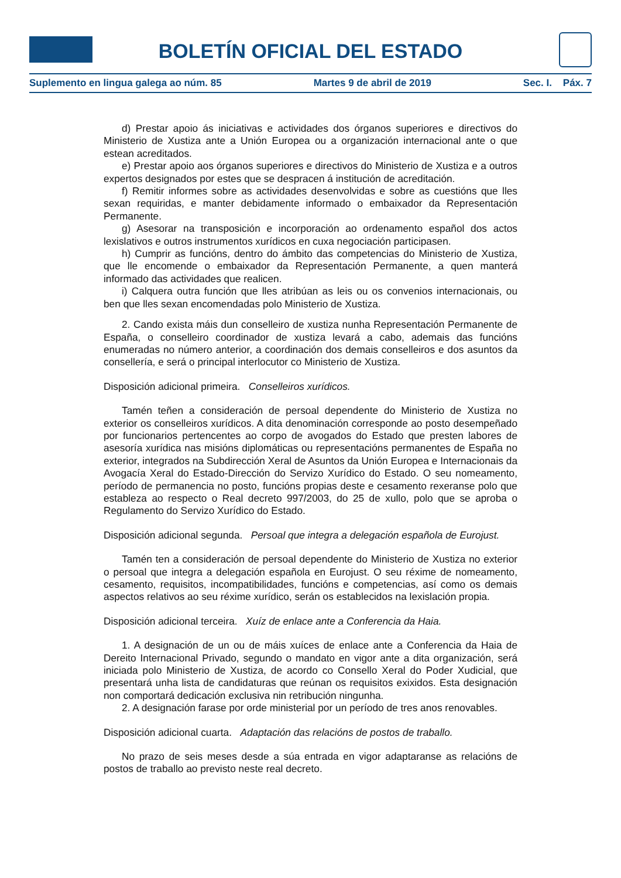BOLETÍN OFICIAL DEL ESTADO
Suplemento en lingua galega ao núm. 85 Martes 9 de abril de 2019 Sec. I. Páx. 7
d) Prestar apoio ás iniciativas e actividades dos órganos superiores e directivos do Ministerio de Xustiza ante a Unión Europea ou a organización internacional ante o que estean acreditados.
e) Prestar apoio aos órganos superiores e directivos do Ministerio de Xustiza e a outros expertos designados por estes que se despracen á institución de acreditación.
f) Remitir informes sobre as actividades desenvolvidas e sobre as cuestións que lles sexan requiridas, e manter debidamente informado o embaixador da Representación Permanente.
g) Asesorar na transposición e incorporación ao ordenamento español dos actos lexislativos e outros instrumentos xurídicos en cuxa negociación participasen.
h) Cumprir as funcións, dentro do ámbito das competencias do Ministerio de Xustiza, que lle encomende o embaixador da Representación Permanente, a quen manterá informado das actividades que realicen.
i) Calquera outra función que lles atribúan as leis ou os convenios internacionais, ou ben que lles sexan encomendadas polo Ministerio de Xustiza.
2. Cando exista máis dun conselleiro de xustiza nunha Representación Permanente de España, o conselleiro coordinador de xustiza levará a cabo, ademais das funcións enumeradas no número anterior, a coordinación dos demais conselleiros e dos asuntos da consellería, e será o principal interlocutor co Ministerio de Xustiza.
Disposición adicional primeira. Conselleiros xurídicos.
Tamén teñen a consideración de persoal dependente do Ministerio de Xustiza no exterior os conselleiros xurídicos. A dita denominación corresponde ao posto desempeñado por funcionarios pertencentes ao corpo de avogados do Estado que presten labores de asesoría xurídica nas misións diplomáticas ou representacións permanentes de España no exterior, integrados na Subdirección Xeral de Asuntos da Unión Europea e Internacionais da Avogacía Xeral do Estado-Dirección do Servizo Xurídico do Estado. O seu nomeamento, período de permanencia no posto, funcións propias deste e cesamento rexeranse polo que estableza ao respecto o Real decreto 997/2003, do 25 de xullo, polo que se aproba o Regulamento do Servizo Xurídico do Estado.
Disposición adicional segunda. Persoal que integra a delegación española de Eurojust.
Tamén ten a consideración de persoal dependente do Ministerio de Xustiza no exterior o persoal que integra a delegación española en Eurojust. O seu réxime de nomeamento, cesamento, requisitos, incompatibilidades, funcións e competencias, así como os demais aspectos relativos ao seu réxime xurídico, serán os establecidos na lexislación propia.
Disposición adicional terceira. Xuíz de enlace ante a Conferencia da Haia.
1. A designación de un ou de máis xuíces de enlace ante a Conferencia da Haia de Dereito Internacional Privado, segundo o mandato en vigor ante a dita organización, será iniciada polo Ministerio de Xustiza, de acordo co Consello Xeral do Poder Xudicial, que presentará unha lista de candidaturas que reúnan os requisitos exixidos. Esta designación non comportará dedicación exclusiva nin retribución ningunha.
2. A designación farase por orde ministerial por un período de tres anos renovables.
Disposición adicional cuarta. Adaptación das relacións de postos de traballo.
No prazo de seis meses desde a súa entrada en vigor adaptaranse as relacións de postos de traballo ao previsto neste real decreto.